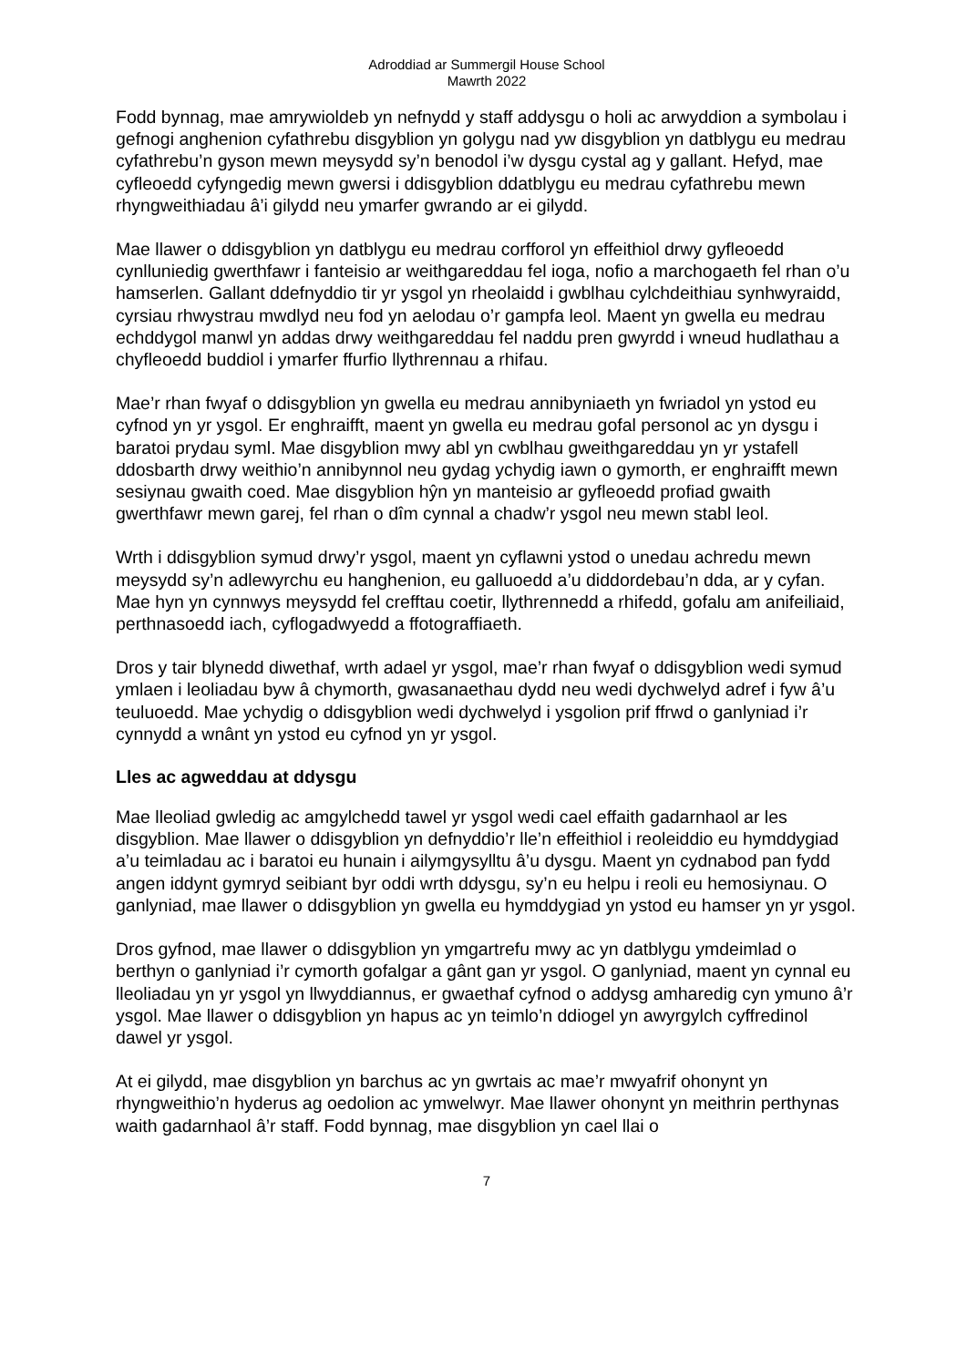Adroddiad ar Summergil House School
Mawrth 2022
Fodd bynnag, mae amrywioldeb yn nefnydd y staff addysgu o holi ac arwyddion a symbolau i gefnogi anghenion cyfathrebu disgyblion yn golygu nad yw disgyblion yn datblygu eu medrau cyfathrebu’n gyson mewn meysydd sy’n benodol i’w dysgu cystal ag y gallant. Hefyd, mae cyfleoedd cyfyngedig mewn gwersi i ddisgyblion ddatblygu eu medrau cyfathrebu mewn rhyngweithiadau â’i gilydd neu ymarfer gwrando ar ei gilydd.
Mae llawer o ddisgyblion yn datblygu eu medrau corfforol yn effeithiol drwy gyfleoedd cynlluniedig gwerthfawr i fanteisio ar weithgareddau fel ioga, nofio a marchogaeth fel rhan o’u hamserlen. Gallant ddefnyddio tir yr ysgol yn rheolaidd i gwblhau cylchdeithiau synhwyraidd, cyrsiau rhwystrau mwdlyd neu fod yn aelodau o’r gampfa leol. Maent yn gwella eu medrau echddygol manwl yn addas drwy weithgareddau fel naddu pren gwyrdd i wneud hudlathau a chyfleoedd buddiol i ymarfer ffurfio llythrennau a rhifau.
Mae’r rhan fwyaf o ddisgyblion yn gwella eu medrau annibyniaeth yn fwriadol yn ystod eu cyfnod yn yr ysgol. Er enghraifft, maent yn gwella eu medrau gofal personol ac yn dysgu i baratoi prydau syml. Mae disgyblion mwy abl yn cwblhau gweithgareddau yn yr ystafell ddosbarth drwy weithio’n annibynnol neu gydag ychydig iawn o gymorth, er enghraifft mewn sesiynau gwaith coed. Mae disgyblion hŷn yn manteisio ar gyfleoedd profiad gwaith gwerthfawr mewn garej, fel rhan o dîm cynnal a chadw’r ysgol neu mewn stabl leol.
Wrth i ddisgyblion symud drwy’r ysgol, maent yn cyflawni ystod o unedau achredu mewn meysydd sy’n adlewyrchu eu hanghenion, eu galluoedd a’u diddordebau’n dda, ar y cyfan. Mae hyn yn cynnwys meysydd fel crefftau coetir, llythrennedd a rhifedd, gofalu am anifeiliaid, perthnasoedd iach, cyflogadwyedd a ffotograffiaeth.
Dros y tair blynedd diwethaf, wrth adael yr ysgol, mae’r rhan fwyaf o ddisgyblion wedi symud ymlaen i leoliadau byw â chymorth, gwasanaethau dydd neu wedi dychwelyd adref i fyw â’u teuluoedd. Mae ychydig o ddisgyblion wedi dychwelyd i ysgolion prif ffrwd o ganlyniad i’r cynnydd a wnânt yn ystod eu cyfnod yn yr ysgol.
Lles ac agweddau at ddysgu
Mae lleoliad gwledig ac amgylchedd tawel yr ysgol wedi cael effaith gadarnhaol ar les disgyblion. Mae llawer o ddisgyblion yn defnyddio’r lle’n effeithiol i reoleiddio eu hymddygiad a’u teimladau ac i baratoi eu hunain i ailymgysylltu â’u dysgu. Maent yn cydnabod pan fydd angen iddynt gymryd seibiant byr oddi wrth ddysgu, sy’n eu helpu i reoli eu hemosiynau. O ganlyniad, mae llawer o ddisgyblion yn gwella eu hymddygiad yn ystod eu hamser yn yr ysgol.
Dros gyfnod, mae llawer o ddisgyblion yn ymgartrefu mwy ac yn datblygu ymdeimlad o berthyn o ganlyniad i’r cymorth gofalgar a gânt gan yr ysgol. O ganlyniad, maent yn cynnal eu lleoliadau yn yr ysgol yn llwyddiannus, er gwaethaf cyfnod o addysg amharedig cyn ymuno â’r ysgol. Mae llawer o ddisgyblion yn hapus ac yn teimlo’n ddiogel yn awyrgylch cyffredinol dawel yr ysgol.
At ei gilydd, mae disgyblion yn barchus ac yn gwrtais ac mae’r mwyafrif ohonynt yn rhyngweithio’n hyderus ag oedolion ac ymwelwyr. Mae llawer ohonynt yn meithrin perthynas waith gadarnhaol â’r staff. Fodd bynnag, mae disgyblion yn cael llai o
7